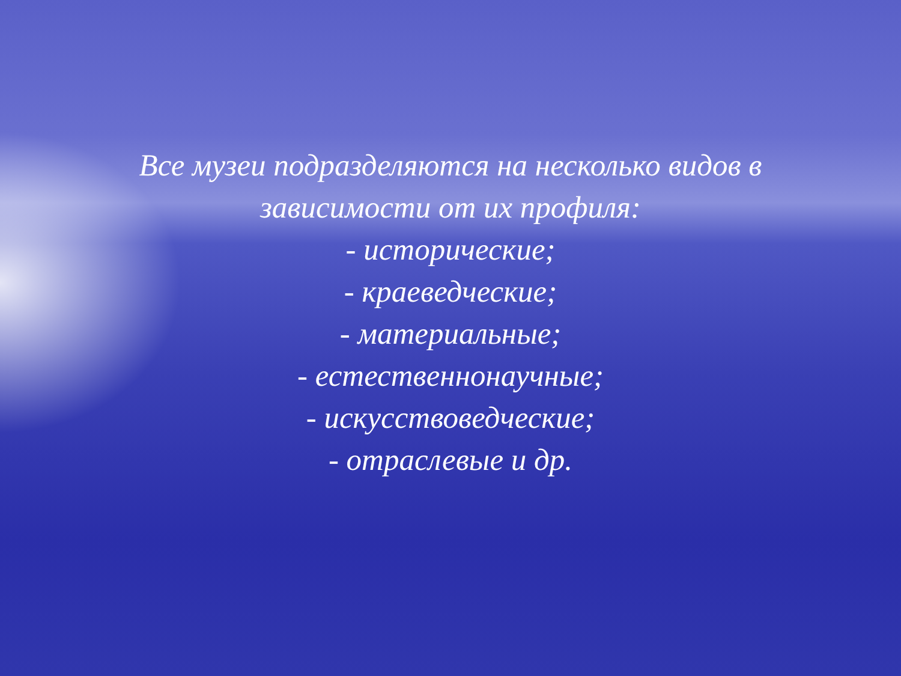Все музеи подразделяются на несколько видов в
зависимости от их профиля:
- исторические;
- краеведческие;
- материальные;
- естественнонаучные;
- искусствоведческие;
- отраслевые и др.